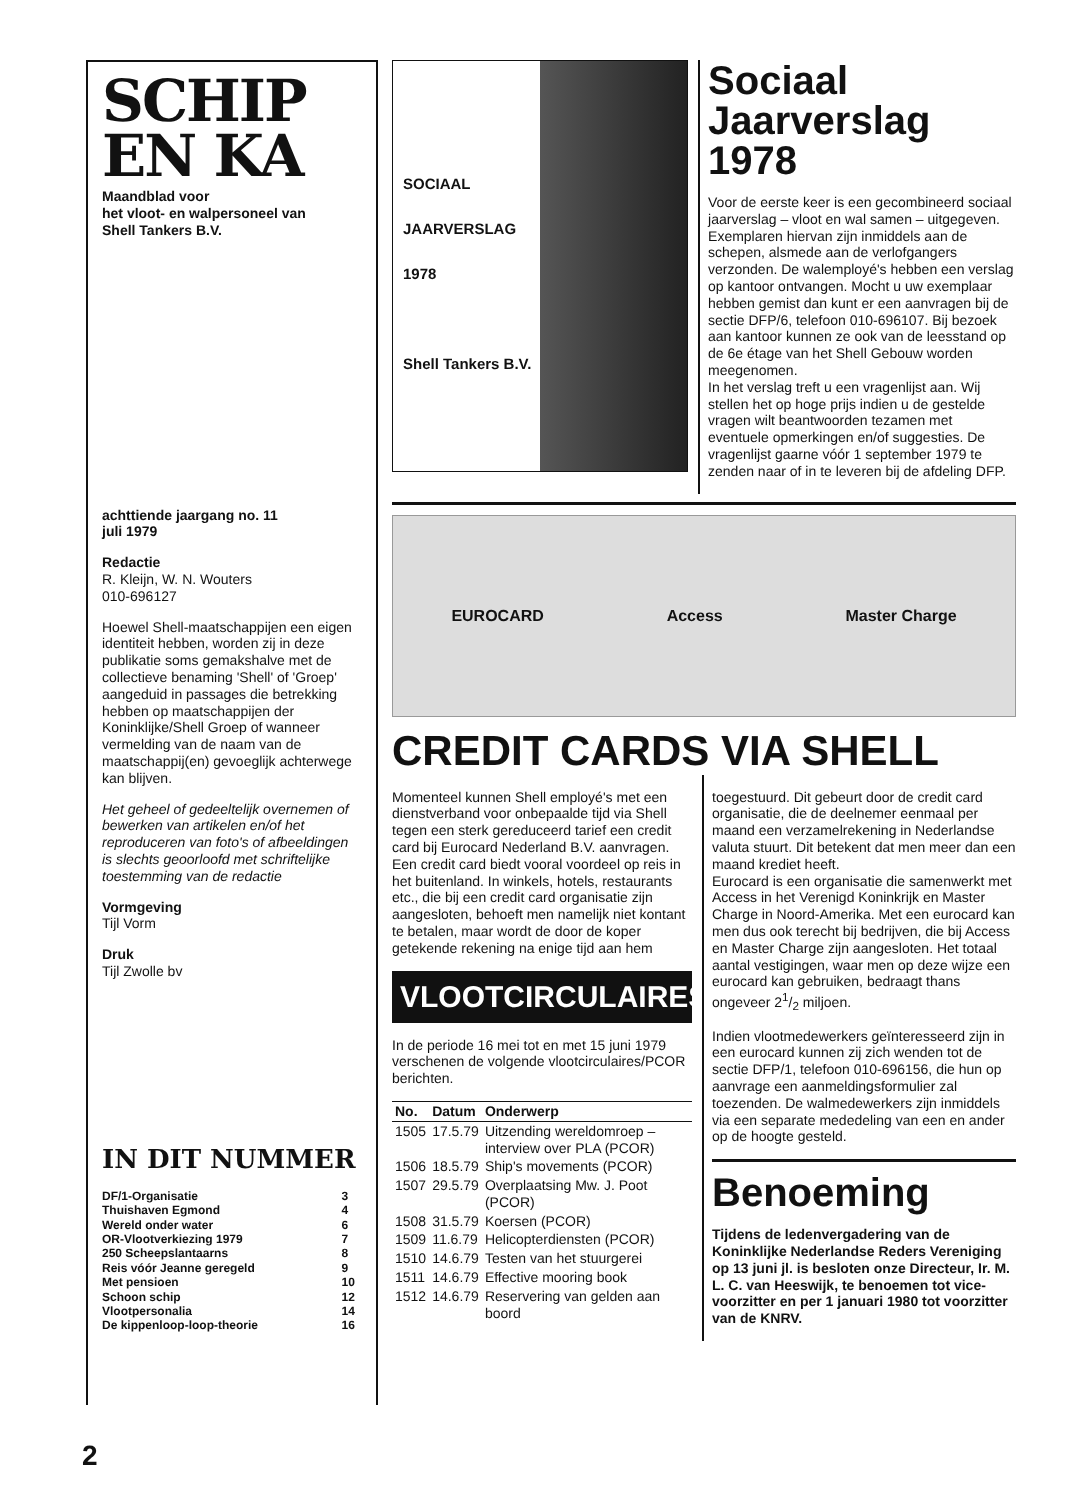SCHIP
EN KA
Maandblad voor
het vloot- en walpersoneel van
Shell Tankers B.V.
achttiende jaargang no. 11
juli 1979
Redactie
R. Kleijn, W. N. Wouters
010-696127
Hoewel Shell-maatschappijen een eigen identiteit hebben, worden zij in deze publikatie soms gemakshalve met de collectieve benaming 'Shell' of 'Groep' aangeduid in passages die betrekking hebben op maatschappijen der Koninklijke/Shell Groep of wanneer vermelding van de naam van de maatschappij(en) gevoeglijk achterwege kan blijven.
Het geheel of gedeeltelijk overnemen of bewerken van artikelen en/of het reproduceren van foto's of afbeeldingen is slechts geoorloofd met schriftelijke toestemming van de redactie
Vormgeving
Tijl Vorm
Druk
Tijl Zwolle bv
IN DIT NUMMER
| DF/1-Organisatie | 3 |
| Thuishaven Egmond | 4 |
| Wereld onder water | 6 |
| OR-Vlootverkiezing 1979 | 7 |
| 250 Scheepslantaarns | 8 |
| Reis vóór Jeanne geregeld | 9 |
| Met pensioen | 10 |
| Schoon schip | 12 |
| Vlootpersonalia | 14 |
| De kippenloop-loop-theorie | 16 |
SOCIAAL
JAARVERSLAG
1978
Shell Tankers B.V.
Sociaal Jaarverslag 1978
Voor de eerste keer is een gecombineerd sociaal jaarverslag – vloot en wal samen – uitgegeven. Exemplaren hiervan zijn inmiddels aan de schepen, alsmede aan de verlofgangers verzonden. De walemployé's hebben een verslag op kantoor ontvangen. Mocht u uw exemplaar hebben gemist dan kunt er een aanvragen bij de sectie DFP/6, telefoon 010-696107. Bij bezoek aan kantoor kunnen ze ook van de leesstand op de 6e étage van het Shell Gebouw worden meegenomen.
In het verslag treft u een vragenlijst aan. Wij stellen het op hoge prijs indien u de gestelde vragen wilt beantwoorden tezamen met eventuele opmerkingen en/of suggesties. De vragenlijst gaarne vóór 1 september 1979 te zenden naar of in te leveren bij de afdeling DFP.
EUROCARD Access Master Charge
CREDIT CARDS VIA SHELL
Momenteel kunnen Shell employé's met een dienstverband voor onbepaalde tijd via Shell tegen een sterk gereduceerd tarief een credit card bij Eurocard Nederland B.V. aanvragen.
Een credit card biedt vooral voordeel op reis in het buitenland. In winkels, hotels, restaurants etc., die bij een credit card organisatie zijn aangesloten, behoeft men namelijk niet kontant te betalen, maar wordt de door de koper getekende rekening na enige tijd aan hem
VLOOTCIRCULAIRES
In de periode 16 mei tot en met 15 juni 1979 verschenen de volgende vlootcirculaires/PCOR berichten.
| No. | Datum | Onderwerp |
| --- | --- | --- |
| 1505 | 17.5.79 | Uitzending wereldomroep – interview over PLA (PCOR) |
| 1506 | 18.5.79 | Ship's movements (PCOR) |
| 1507 | 29.5.79 | Overplaatsing Mw. J. Poot (PCOR) |
| 1508 | 31.5.79 | Koersen (PCOR) |
| 1509 | 11.6.79 | Helicopterdiensten (PCOR) |
| 1510 | 14.6.79 | Testen van het stuurgerei |
| 1511 | 14.6.79 | Effective mooring book |
| 1512 | 14.6.79 | Reservering van gelden aan boord |
toegestuurd. Dit gebeurt door de credit card organisatie, die de deelnemer eenmaal per maand een verzamelrekening in Nederlandse valuta stuurt. Dit betekent dat men meer dan een maand krediet heeft.
Eurocard is een organisatie die samenwerkt met Access in het Verenigd Koninkrijk en Master Charge in Noord-Amerika. Met een eurocard kan men dus ook terecht bij bedrijven, die bij Access en Master Charge zijn aangesloten. Het totaal aantal vestigingen, waar men op deze wijze een eurocard kan gebruiken, bedraagt thans ongeveer 21/2 miljoen.
Indien vlootmedewerkers geïnteresseerd zijn in een eurocard kunnen zij zich wenden tot de sectie DFP/1, telefoon 010-696156, die hun op aanvrage een aanmeldingsformulier zal toezenden. De walmedewerkers zijn inmiddels via een separate mededeling van een en ander op de hoogte gesteld.
Benoeming
Tijdens de ledenvergadering van de Koninklijke Nederlandse Reders Vereniging op 13 juni jl. is besloten onze Directeur, Ir. M. L. C. van Heeswijk, te benoemen tot vice-voorzitter en per 1 januari 1980 tot voorzitter van de KNRV.
2